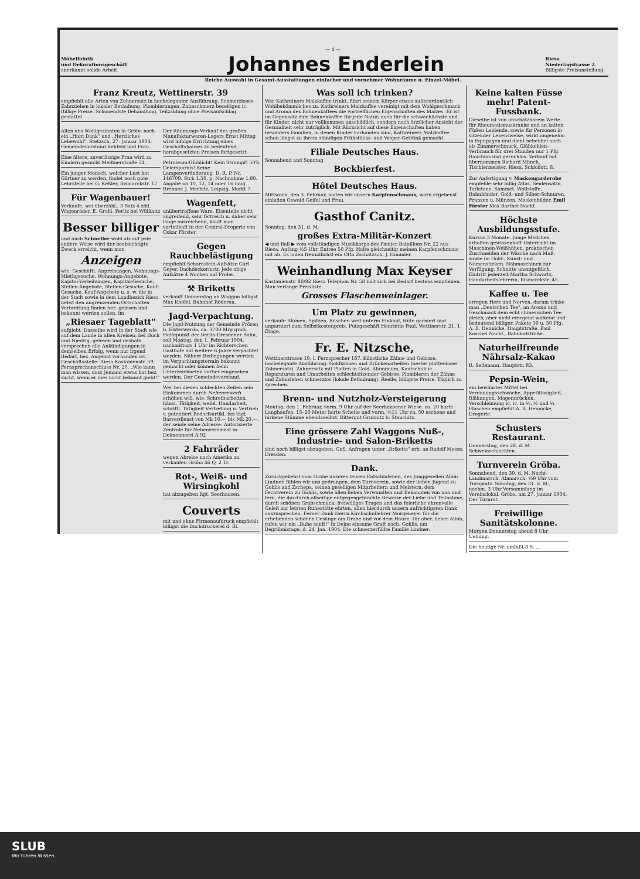— 4 —
Möbelfabrik
und Dekorationsgeschäft
anerkannt solide Arbeit.
Johannes Enderlein
Riesa
Niederlagstrasse 2.
Billigste Preisanstellung.
Reiche Auswahl in Gesamt-Ausstattungen einfacher und vornehmer Wohnräume u. Einzel-Möbel.
Franz Kreutz, Wettinerstr. 39
empfiehlt alle Arten von Zahnersatz in hocheleganter Ausführung. Schmerzloses Zahnziehen in lokaler Betäubung. Plombierungen, Zahnschmerz beseitigen ic. Billige Preise. Schonendste Behandlung. Teilzahlung ohne Preisaufschlag gestattet.
Allen uns Wohlgesinnten in Gröba noch ein „Habt Dank" und „Herzliches Lebewohl". Stetzsch, 27. Januar 1904. Gemeindevorstand Rehfeld und Frau.
Eine ältere, zuverlässige Frau wird zu Kindern gesucht Meißnerstraße 31.
Ein junger Mensch, welcher Lust hat Gärtner zu werden, findet noch gute Lehrstelle bei G. Keßler, Bismarckstr. 17.
Für Wagenbauer!
Verkaufe, wei überzähl., 3 Satz 4 zöll. Wagenräder. E. Grahl, Peritz bei Wülknitz
Besser billiger
und auch Schneller wohl als auf jede andere Weise wird der beabsichtigte Zweck erreicht, wenn man
Anzeigen
wie: Geschäftl. Anpreisungen, Wohnungs-Miethgesuche, Wohnungs-Angebote, Kapital-Verleihungen, Kapital-Gesuche, Stellen-Angebote, Stellen-Gesuche, Kauf-Gesuche, Kauf-Angebote u. s. w. die in der Stadt sowie in dem Landbezirk Riesa nebst den angrenzenden Ortschaften Verbreitung finden bez. gelesen und bekannt werden sollen, im
„Riesaer Tageblatt"
aufgiebt. Dasselbe wird in der Stadt wie auf dem Lande in allen Kreisen, bei Hoch und Niedrig, gelesen und deshalb versprechen alle Ankündigungen in demselben Erfolg, wenn nur irgend Bedarf, bez. Angebot vorhanden ist. Geschäftsstelle: Riesa Kastanienstr. 59. Fernsprechanschluss Nr. 20. „Wie kann man wissen, dass Jemand etwas hat bez. sucht, wenn er dies nicht bekannt giebt!"
Der Räumungs-Verkauf des großen Manufakturwaren-Lagers Ernst Mittag wird infolge Errichtung eines Geschäftshauses zu bedeutend herabgesetzten Preisen fortgesetzt.
Petroleum-Glühlicht! Kein Strumpf! 50% Oelersparnis! Keine Lampenveränderung. D. R. P. Nr. 146709. Stck 1.50, p. Nachnahme 1.80. Angabe ob 10, 12, 14 oder 16 linig. Brenner. J. Merbitz, Leipzig, Markt 7.
Wagenfett,
unübertroffene Ware, Eisenteile nicht angreifend, sehr fettreich u. daher sehr lange ausreichend, kauft man vorteilhaft in der Central-Drogerie von Oskar Förster.
Gegen Rauchbelästigung
empfiehlt Schornstein-Aufsätze Carl Geyer, Dachdeckermstr. Jede obige Aufsätze 4 Wochen auf Probe.
⚒ Briketts
verkauft Donnerstag ab Waggon billigst Max Knöfel, Bahnhof Röderau.
Jagd-Verpachtung.
Die Jagd-Nutzung der Gemeinde Prösen b. Elsterwerda, ca. 3700 Mrg groß, Haltepunkt der Berlin-Dresdener Bahn, soll Montag, den 1. Februar 1904, nachmittags 1 Uhr im Richterschen Gasthofe auf weitere 6 Jahre verpachtet werden. Nähere Bedingungen werden im Verpachtungstermin bekannt gemacht oder können beim Unterzeichneten vorher eingesehen werden. Der Gemeindevorstand.
Wer bei diesen schlechten Zeiten sein Einkommen durch Nebenerwerb erhöhen will, wie: Schreibarbeiten, häusl. Tätigkeit, weibl. Handarbeit, schriftl. Tätigkeit Vertretung u. Vertrieb v. patentiert Bedarfsartikl. bei tägl. Barverdienst von Mk 10.— bis Mk 20.—, der sende seine Adresse: Autorisierte Zentrale für Nebenverdienst in Delmenhorst A 92
2 Fahrräder
wegen Abreise nach Amerika zu verkaufen Gröba 46 Q, 2 Tr.
Rot-, Weiß- und Wirsingkohl
hat abzugeben Rgt. Seerhausen.
Couverts
mit und ohne Firmenaufdruck empfiehlt billigst die Buchdruckerei d. Bl.
Was soll ich trinken?
Wer Kathreiners Malzkaffee trinkt, führt seinem Körper etwas außerordentlich Wohlbekömmliches zu. Kathreiners Malzkaffee vereinigt mit dem Wohlgeschmack und Aroma des Bohnenkaffees die vortrefflichen Eigenschaften des Malzes. Er ist im Gegensatz zum Bohnenkaffee für jede Natur, auch für die schwächlichste und für Kinder, nicht nur vollkommen unschädlich, sondern nach ärztlicher Ansicht der Gesundheit sehr zuträglich. Mit Rücksicht auf diese Eigenschaften haben besonders Familien, in denen Kinder vorhanden sind, Kathreiners Malzkaffee schon längst zu ihrem ständigen Frühstücks- und Vesper-Getränk gemacht.
Filiale Deutsches Haus.
Sonnabend und Sonntag
Bockbierfest.
Hôtel Deutsches Haus.
Mittwoch, den 3. Februar, halten wir unsern Karpfenschmaus, wozu ergebenst einladen Oswald Geifel und Frau.
Gasthof Canitz.
Sonntag, den 31. d. M.
großes Extra-Militär-Konzert
◀ und Ball ▶ vom vollständigen Musikkorps des Pionier-Bataillons Nr. 22 aus Riesa. Anfang ½5 Uhr. Entree 50 Pfg. Halte gleichzeitig meinen Karpfenschmaus mit ab. Es laden freundlichst ein Otto Zschätzsch, J. Himmler.
Weinhandlung Max Keyser
Kastanienstr. 80/82 Riesa Telephon Nr. 58 hält sich bei Bedarf bestens empfohlen. Man verlange Preisliste.
Grosses Flaschenweinlager.
Um Platz zu gewinnen,
verkaufe Blumen, Spitzen, Rüschen weit unterm Einkauf, Hüte garniert und ungarniert zum Selbstkostenpreis. Putzgeschäft Henriette Paul, Wettinerstr. 21, 1. Etage.
Fr. E. Nitzsche,
Wettinerstrasse 19, I. Fernsprecher 167. Künstliche Zähne und Gebisse, hochelegante Ausführung. Goldkronen und Brückenarbeiten (bester plattenloser Zahnersatz). Zahnersatz mit Platten in Gold, Aluminium, Kautschuk ic. Reparaturen und Umarbeiten schlechtsitzender Gebisse. Plombieren der Zähne und Zahnziehen schmerzlos (lokale Betäubung). Reelle, billigste Preise. Täglich zu sprechen.
Brenn- und Nutzholz-Versteigerung
Montag, den 1. Februar, vorm. 9 Uhr auf der Seerhausener Wiese: ca. 20 harte Langhaufen, 15–20 Meter harte Scheite und vorm. ½11 Uhr ca. 50 eschene und birkene Stämme ebendaselbst. Rittergut Grubnitz b. Stauchitz.
Eine grössere Zahl Waggons Nuß-, Industrie- und Salon-Briketts
sind noch billigst abzugeben. Gefl. Anfragen unter „Briketts" erb. an Rudolf Mosse, Dresden.
Dank.
Zurückgekehrt vom Grabe unseres teuren Entschlafenen, des Junggesellen Albin Lindner, fühlen wir uns gedrungen, dem Turnverein, sowie der lieben Jugend zu Gohlis und Zschepa, seinen geselligen Mitarbeitern und Meistern, dem Fechtverein zu Gohlis, sowie allen lieben Verwandten und Bekannten von nah und fern, die ihn durch allseitige entgegengebrachte Beweise der Liebe und Teilnahme, durch schönen Grabschmuck, freiwilliges Tragen und das feierliche ehrenvolle Geleit zur letzten Ruhestätte ehrten, allen hierdurch unsern aufrichtigsten Dank auszusprechen. Ferner Dank Herrn Kirchschullehrer Morgeneyer für die erhebenden schönen Gesänge am Grabe und vor dem Hause. Dir aber, lieber Albin, rufen wir ein „Ruhe sanft!" in Deine einsame Gruft nach. Gohlis, am Begräbnistage, d. 24. Jan. 1904. Die schmerzerfüllte Familie Lindner.
Keine kalten Füsse mehr! Patent-Fussbank.
Dieselbe ist von unschätzbarem Werte für Rheumatismuskranke und an kalten Füßen Leidende, sowie für Personen in sitzender Lebensweise, wirkt angenehm in Equipagen und dient nebenbei auch als Zimmerschmuck. Glühkohlen-Verbrauch für drei Stunden nur 1 Pfg. Rauchlos und geruchlos. Verkauf hat übernommen Richard Münch, Tischlermeister, Riesa, Schloßstr. 8.
Zur Anfertigung v. Maskengarderobe empfehle sehr billig Atlas, Seidensatin, Tarletane, Sammet, Wollstoffe, Bahnbänder, Gold- und Silber-Schnuren, Franzen u. Münzen, Maskenbilder. Emil Förster Max Barthel Nachf.
Höchste Ausbildungsstufe.
Kursus 3 Monate. Junge Mädchen erhalten gewissenhaft Unterricht im Maschinen-Weißnähen, praktischen Zuschneiden der Wäsche nach Maß, sowie im Gold-, Kunst- und Namensticken. Nähmaschinen zur Verfügung. Schnitte unentgeltlich. Eintritt jederzeit Martha Schwartz, Handarbeitslehrerin, Bismarckstr. 45.
Kaffee u. Tee
erregen Herz und Nerven, darum trinke man „Deutschen Tee", an Aroma und Geschmack dem echt chinesischen Tee gleich, aber nicht erregend wirkend und bedeutend billiger. Pakete 30 u. 50 Pfg. A. B. Hennicke, Hauptstraße. Paul Koschel Nachf., Bahnhofstraße.
Naturheilfreunde Nährsalz-Kakao
R. Selbmann, Hauptstr. 83.
Pepsin-Wein,
ein bewährtes Mittel bei Verdauungsschwäche, Appetitlosigkeit, Blähungen, Magendrücken, Verschleimung ic. ic. in ½, ½ und ¼ Flaschen empfiehlt A. B. Hennicke, Drogerie.
Schusters Restaurant.
Donnerstag, den 28. d. M. Schweinschlachten.
Turnverein Gröba.
Sonnabend, den 30. d. M. Nacht-Landmarsch. Abmarsch: ½9 Uhr vom Turnplatz. Sonntag, den 31. d. M., nachm. 3 Uhr Versammlung im Vereinslokal. Gröba, am 27. Januar 1904. Der Turnrat.
Freiwillige Sanitätskolonne.
Morgen Donnerstag abend 8 Uhr Uebung.
Die heutige Nr. umfaßt 8 S. ...
SLUB
Wir führen Wissen.